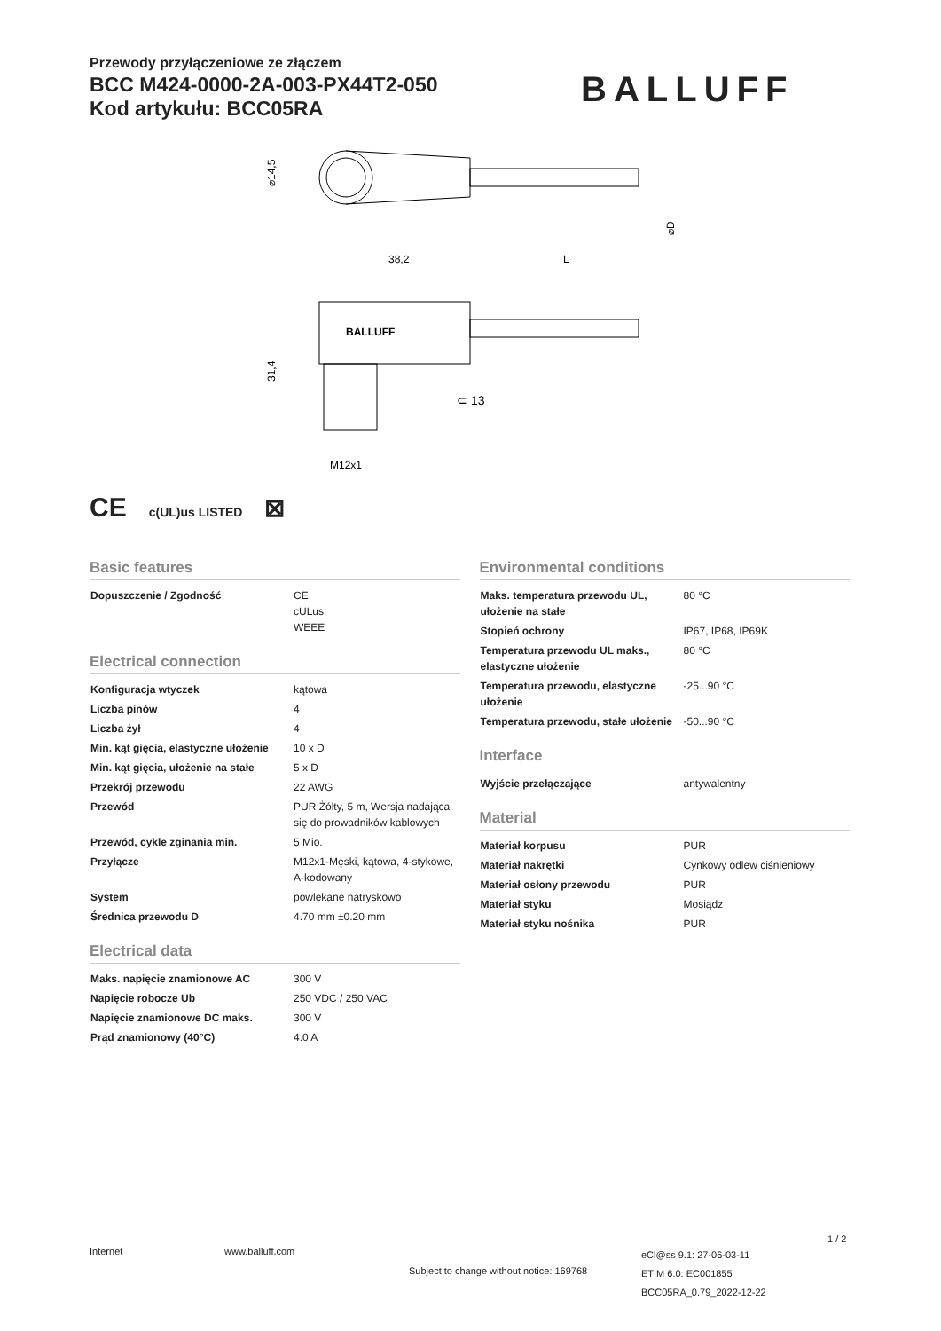Przewody przyłączeniowe ze złączem
BCC M424-0000-2A-003-PX44T2-050
Kod artykułu: BCC05RA
BALLUFF
⌀14,5
⌀D
38,2
L
BALLUFF
31,4
⊂ 13
M12x1
CE c(UL)us LISTED ⊠
Basic features
| Dopuszczenie / Zgodność | CE cULus WEEE |
Electrical connection
| Konfiguracja wtyczek | kątowa |
| Liczba pinów | 4 |
| Liczba żył | 4 |
| Min. kąt gięcia, elastyczne ułożenie | 10 x D |
| Min. kąt gięcia, ułożenie na stałe | 5 x D |
| Przekrój przewodu | 22 AWG |
| Przewód | PUR Żółty, 5 m, Wersja nadająca się do prowadników kablowych |
| Przewód, cykle zginania min. | 5 Mio. |
| Przyłącze | M12x1-Męski, kątowa, 4-stykowe, A-kodowany |
| System | powlekane natryskowo |
| Średnica przewodu D | 4.70 mm ±0.20 mm |
Electrical data
| Maks. napięcie znamionowe AC | 300 V |
| Napięcie robocze Ub | 250 VDC / 250 VAC |
| Napięcie znamionowe DC maks. | 300 V |
| Prąd znamionowy (40°C) | 4.0 A |
Environmental conditions
| Maks. temperatura przewodu UL, ułożenie na stałe | 80 °C |
| Stopień ochrony | IP67, IP68, IP69K |
| Temperatura przewodu UL maks., elastyczne ułożenie | 80 °C |
| Temperatura przewodu, elastyczne ułożenie | -25...90 °C |
| Temperatura przewodu, stałe ułożenie | -50...90 °C |
Interface
| Wyjście przełączające | antywalentny |
Material
| Materiał korpusu | PUR |
| Materiał nakrętki | Cynkowy odlew ciśnieniowy |
| Materiał osłony przewodu | PUR |
| Materiał styku | Mosiądz |
| Materiał styku nośnika | PUR |
Internet www.balluff.com
Subject to change without notice: 169768
eCl@ss 9.1: 27-06-03-11
ETIM 6.0: EC001855
BCC05RA_0.79_2022-12-22
1 / 2